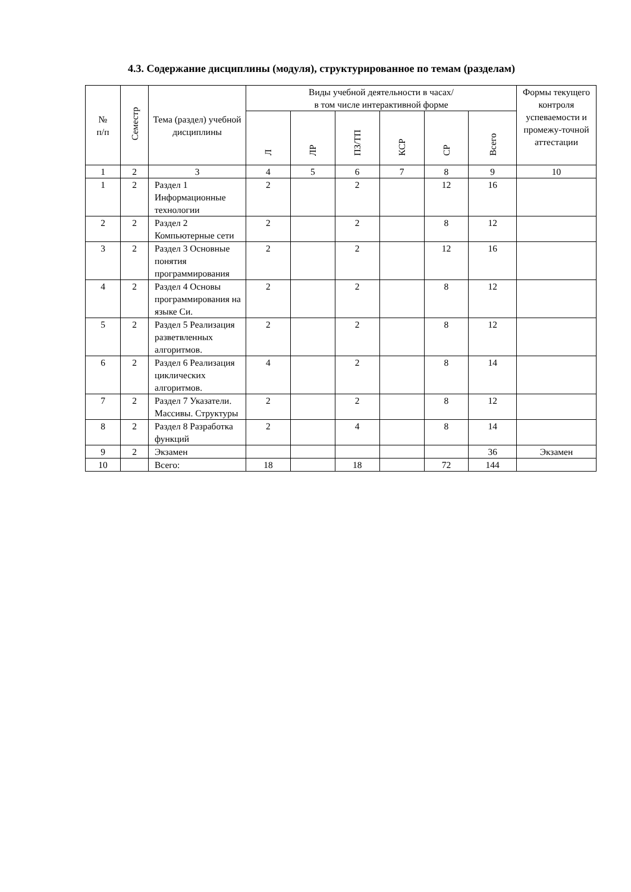4.3. Содержание дисциплины (модуля), структурированное по темам (разделам)
| № п/п | Семестр | Тема (раздел) учебной дисциплины | Виды учебной деятельности в часах/ в том числе интерактивной форме | | | | | | Формы текущего контроля успеваемости и промежу-точной аттестации |
| --- | --- | --- | --- | --- | --- | --- | --- | --- | --- |
| | | | Л | ЛР | ПЗ/ТП | КСР | СР | Всего | |
| 1 | 2 | 3 | 4 | 5 | 6 | 7 | 8 | 9 | 10 |
| 1 | 2 | Раздел 1 Информационные технологии | 2 | | 2 | | 12 | 16 | |
| 2 | 2 | Раздел 2 Компьютерные сети | 2 | | 2 | | 8 | 12 | |
| 3 | 2 | Раздел 3 Основные понятия программирования | 2 | | 2 | | 12 | 16 | |
| 4 | 2 | Раздел 4 Основы программирования на языке Си. | 2 | | 2 | | 8 | 12 | |
| 5 | 2 | Раздел 5 Реализация разветвленных алгоритмов. | 2 | | 2 | | 8 | 12 | |
| 6 | 2 | Раздел 6 Реализация циклических алгоритмов. | 4 | | 2 | | 8 | 14 | |
| 7 | 2 | Раздел 7 Указатели. Массивы. Структуры | 2 | | 2 | | 8 | 12 | |
| 8 | 2 | Раздел 8 Разработка функций | 2 | | 4 | | 8 | 14 | |
| 9 | 2 | Экзамен | | | | | | 36 | Экзамен |
| 10 | | Всего: | 18 | | 18 | | 72 | 144 | |